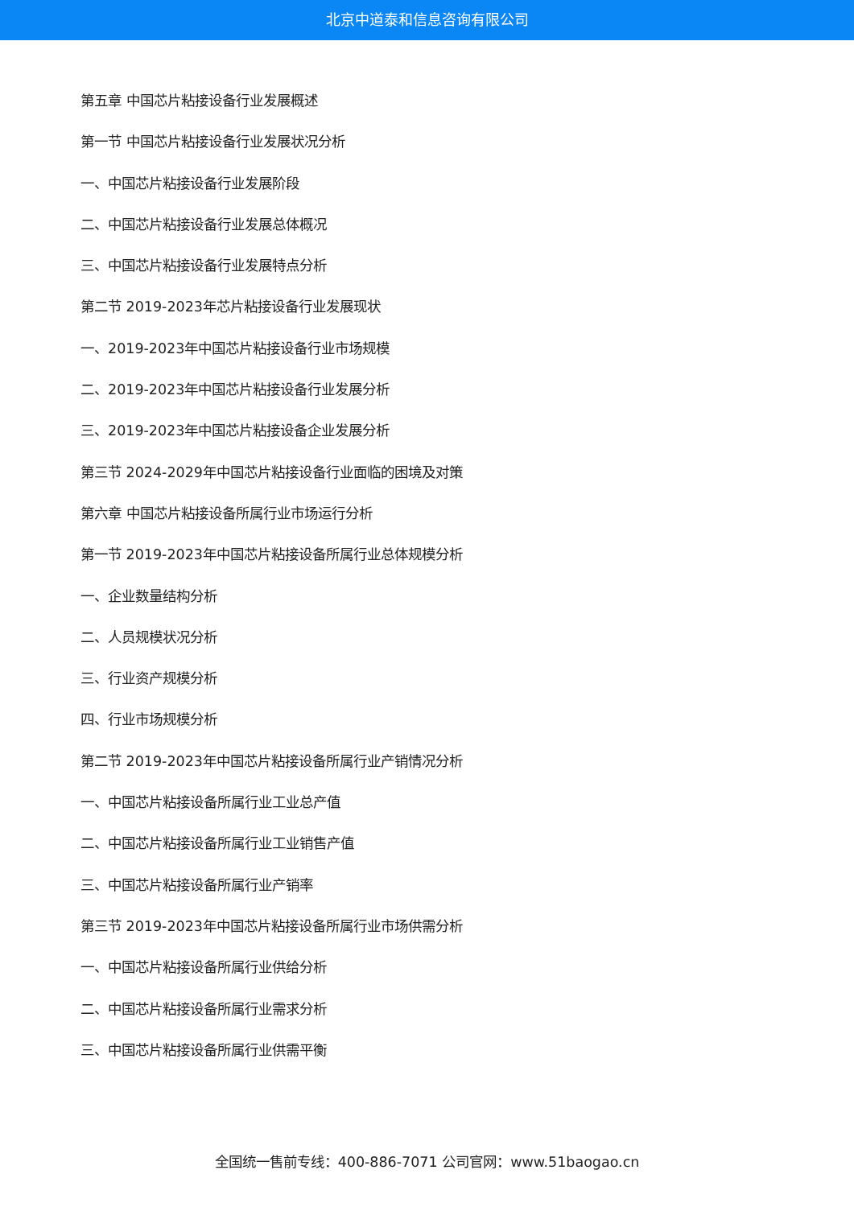北京中道泰和信息咨询有限公司
第五章 中国芯片粘接设备行业发展概述
第一节 中国芯片粘接设备行业发展状况分析
一、中国芯片粘接设备行业发展阶段
二、中国芯片粘接设备行业发展总体概况
三、中国芯片粘接设备行业发展特点分析
第二节 2019-2023年芯片粘接设备行业发展现状
一、2019-2023年中国芯片粘接设备行业市场规模
二、2019-2023年中国芯片粘接设备行业发展分析
三、2019-2023年中国芯片粘接设备企业发展分析
第三节 2024-2029年中国芯片粘接设备行业面临的困境及对策
第六章 中国芯片粘接设备所属行业市场运行分析
第一节 2019-2023年中国芯片粘接设备所属行业总体规模分析
一、企业数量结构分析
二、人员规模状况分析
三、行业资产规模分析
四、行业市场规模分析
第二节 2019-2023年中国芯片粘接设备所属行业产销情况分析
一、中国芯片粘接设备所属行业工业总产值
二、中国芯片粘接设备所属行业工业销售产值
三、中国芯片粘接设备所属行业产销率
第三节 2019-2023年中国芯片粘接设备所属行业市场供需分析
一、中国芯片粘接设备所属行业供给分析
二、中国芯片粘接设备所属行业需求分析
三、中国芯片粘接设备所属行业供需平衡
全国统一售前专线：400-886-7071 公司官网：www.51baogao.cn